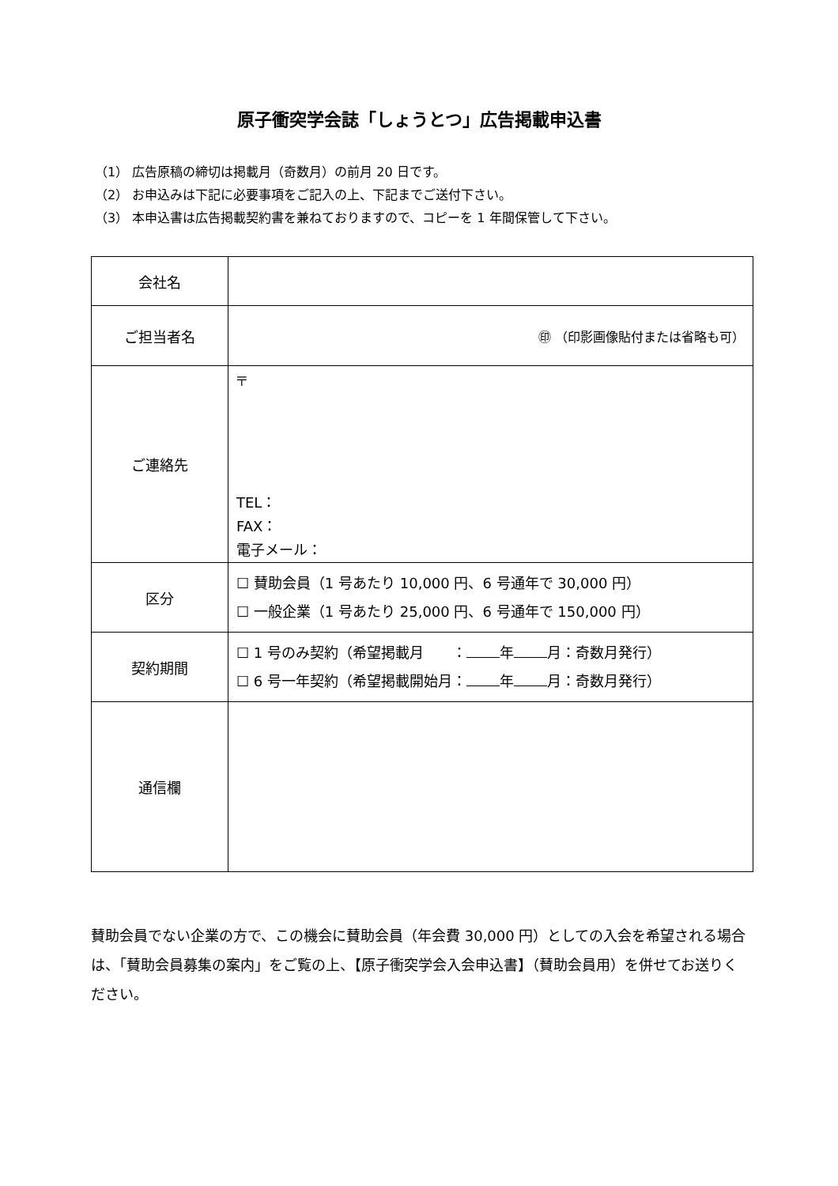原子衝突学会誌「しょうとつ」広告掲載申込書
（1） 広告原稿の締切は掲載月（奇数月）の前月 20 日です。
（2） お申込みは下記に必要事項をご記入の上、下記までご送付下さい。
（3） 本申込書は広告掲載契約書を兼ねておりますので、コピーを 1 年間保管して下さい。
| 会社名 | |
| ご担当者名 | ㊞ （印影画像貼付または省略も可） |
| ご連絡先 | 〒 TEL： FAX： 電子メール： |
| 区分 | ☐ 賛助会員（1 号あたり 10,000 円、6 号通年で 30,000 円） ☐ 一般企業（1 号あたり 25,000 円、6 号通年で 150,000 円） |
| 契約期間 | ☐ 1 号のみ契約（希望掲載月 ： 年 月：奇数月発行） ☐ 6 号一年契約（希望掲載開始月： 年 月：奇数月発行） |
| 通信欄 | |
賛助会員でない企業の方で、この機会に賛助会員（年会費 30,000 円）としての入会を希望される場合は、「賛助会員募集の案内」をご覧の上、【原子衝突学会入会申込書】（賛助会員用）を併せてお送りください。